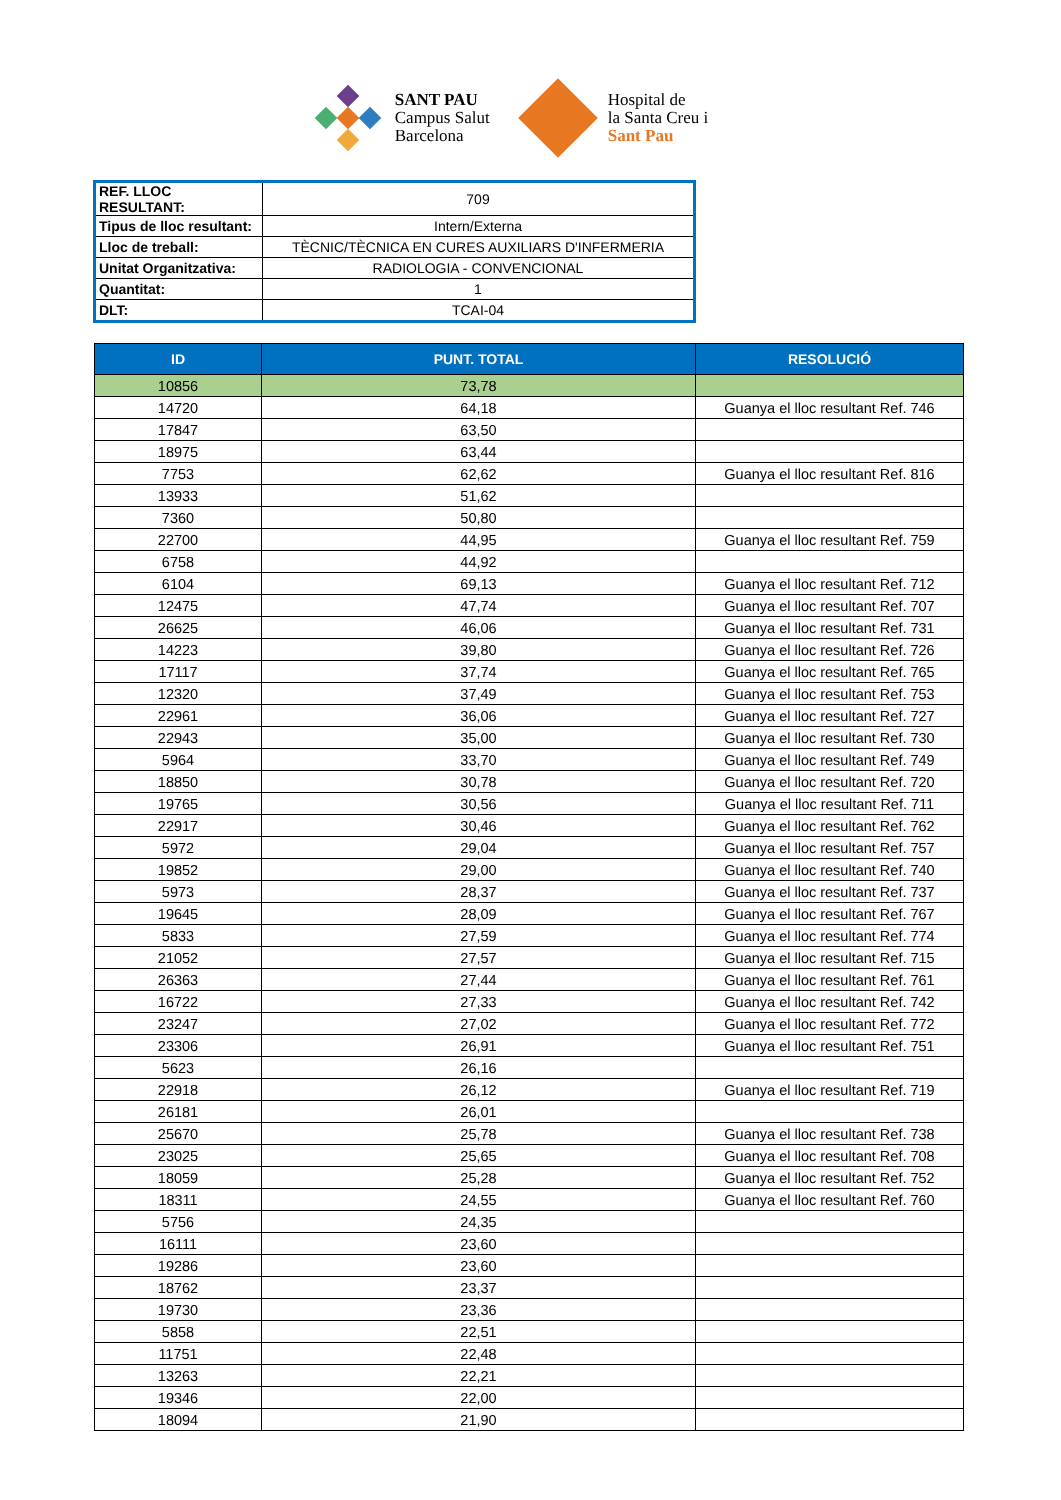SANT PAU
Campus Salut
Barcelona
Hospital de
la Santa Creu i
Sant Pau
| REF. LLOC RESULTANT: | 709 |
| Tipus de lloc resultant: | Intern/Externa |
| Lloc de treball: | TÈCNIC/TÈCNICA EN CURES AUXILIARS D'INFERMERIA |
| Unitat Organitzativa: | RADIOLOGIA - CONVENCIONAL |
| Quantitat: | 1 |
| DLT: | TCAI-04 |
| ID | PUNT. TOTAL | RESOLUCIÓ |
| --- | --- | --- |
| 10856 | 73,78 | |
| 14720 | 64,18 | Guanya el lloc resultant Ref. 746 |
| 17847 | 63,50 | |
| 18975 | 63,44 | |
| 7753 | 62,62 | Guanya el lloc resultant Ref. 816 |
| 13933 | 51,62 | |
| 7360 | 50,80 | |
| 22700 | 44,95 | Guanya el lloc resultant Ref. 759 |
| 6758 | 44,92 | |
| 6104 | 69,13 | Guanya el lloc resultant Ref. 712 |
| 12475 | 47,74 | Guanya el lloc resultant Ref. 707 |
| 26625 | 46,06 | Guanya el lloc resultant Ref. 731 |
| 14223 | 39,80 | Guanya el lloc resultant Ref. 726 |
| 17117 | 37,74 | Guanya el lloc resultant Ref. 765 |
| 12320 | 37,49 | Guanya el lloc resultant Ref. 753 |
| 22961 | 36,06 | Guanya el lloc resultant Ref. 727 |
| 22943 | 35,00 | Guanya el lloc resultant Ref. 730 |
| 5964 | 33,70 | Guanya el lloc resultant Ref. 749 |
| 18850 | 30,78 | Guanya el lloc resultant Ref. 720 |
| 19765 | 30,56 | Guanya el lloc resultant Ref. 711 |
| 22917 | 30,46 | Guanya el lloc resultant Ref. 762 |
| 5972 | 29,04 | Guanya el lloc resultant Ref. 757 |
| 19852 | 29,00 | Guanya el lloc resultant Ref. 740 |
| 5973 | 28,37 | Guanya el lloc resultant Ref. 737 |
| 19645 | 28,09 | Guanya el lloc resultant Ref. 767 |
| 5833 | 27,59 | Guanya el lloc resultant Ref. 774 |
| 21052 | 27,57 | Guanya el lloc resultant Ref. 715 |
| 26363 | 27,44 | Guanya el lloc resultant Ref. 761 |
| 16722 | 27,33 | Guanya el lloc resultant Ref. 742 |
| 23247 | 27,02 | Guanya el lloc resultant Ref. 772 |
| 23306 | 26,91 | Guanya el lloc resultant Ref. 751 |
| 5623 | 26,16 | |
| 22918 | 26,12 | Guanya el lloc resultant Ref. 719 |
| 26181 | 26,01 | |
| 25670 | 25,78 | Guanya el lloc resultant Ref. 738 |
| 23025 | 25,65 | Guanya el lloc resultant Ref. 708 |
| 18059 | 25,28 | Guanya el lloc resultant Ref. 752 |
| 18311 | 24,55 | Guanya el lloc resultant Ref. 760 |
| 5756 | 24,35 | |
| 16111 | 23,60 | |
| 19286 | 23,60 | |
| 18762 | 23,37 | |
| 19730 | 23,36 | |
| 5858 | 22,51 | |
| 11751 | 22,48 | |
| 13263 | 22,21 | |
| 19346 | 22,00 | |
| 18094 | 21,90 | |